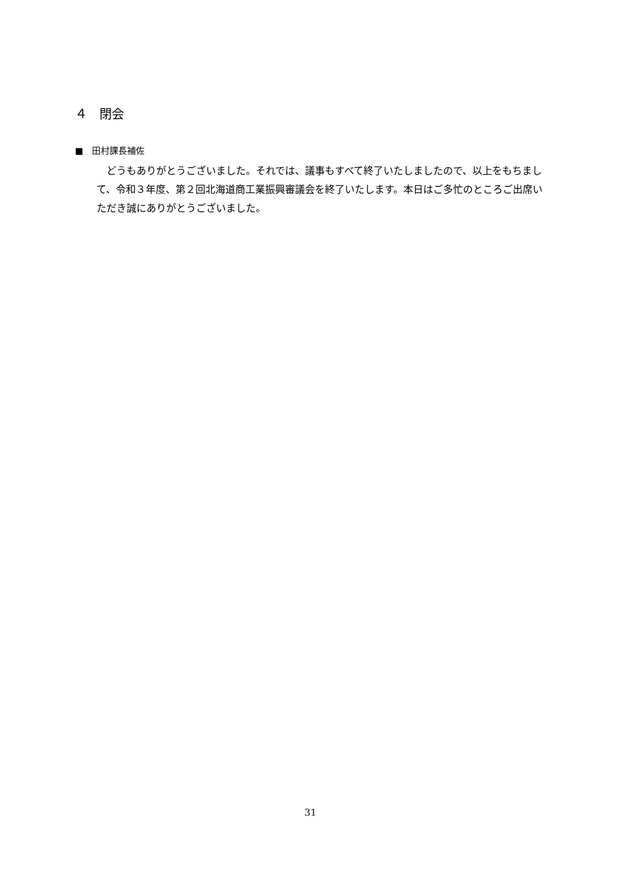４　閉会
■　田村課長補佐
　どうもありがとうございました。それでは、議事もすべて終了いたしましたので、以上をもちまして、令和３年度、第２回北海道商工業振興審議会を終了いたします。本日はご多忙のところご出席いただき誠にありがとうございました。
31